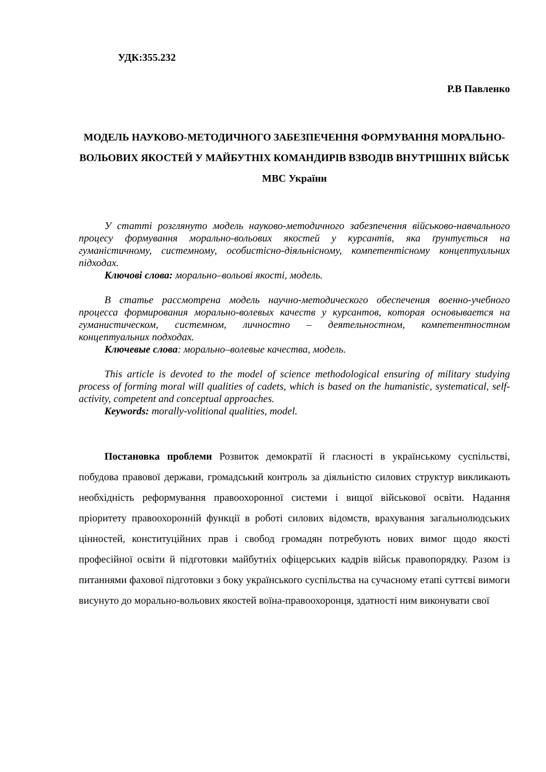УДК:355.232
Р.В Павленко
МОДЕЛЬ НАУКОВО-МЕТОДИЧНОГО ЗАБЕЗПЕЧЕННЯ ФОРМУВАННЯ МОРАЛЬНО-ВОЛЬОВИХ ЯКОСТЕЙ У МАЙБУТНІХ КОМАНДИРІВ ВЗВОДІВ ВНУТРІШНІХ ВІЙСЬК МВС України
У статті розглянуто модель науково-методичного забезпечення військово-навчального процесу формування морально-вольових якостей у курсантів, яка ґрунтується на гуманістичному, системному, особистісно-діяльнісному, компетентісному концептуальних підходах.
Ключові слова: морально–вольові якості, модель.
В статье рассмотрена модель научно-методического обеспечения военно-учебного процесса формирования морально-волевых качеств у курсантов, которая основывается на гуманистическом, системном, личностно – деятельностном, компетентностном концептуальних подходах.
Ключевые слова: морально–волевые качества, модель.
This article is devoted to the model of science methodological ensuring of military studying process of forming moral will qualities of cadets, which is based on the humanistic, systematical, self-activity, competent and conceptual approaches.
Keywords: morally-volitional qualities, model.
Постановка проблеми Розвиток демократії й гласності в українському суспільстві, побудова правової держави, громадський контроль за діяльністю силових структур викликають необхідність реформування правоохоронної системи і вищої військової освіти. Надання пріоритету правоохоронній функції в роботі силових відомств, врахування загальнолюдських цінностей, конституційних прав і свобод громадян потребують нових вимог щодо якості професійної освіти й підготовки майбутніх офіцерських кадрів військ правопорядку. Разом із питаннями фахової підготовки з боку українського суспільства на сучасному етапі суттєві вимоги висунуто до морально-вольових якостей воїна-правоохоронця, здатності ним виконувати свої